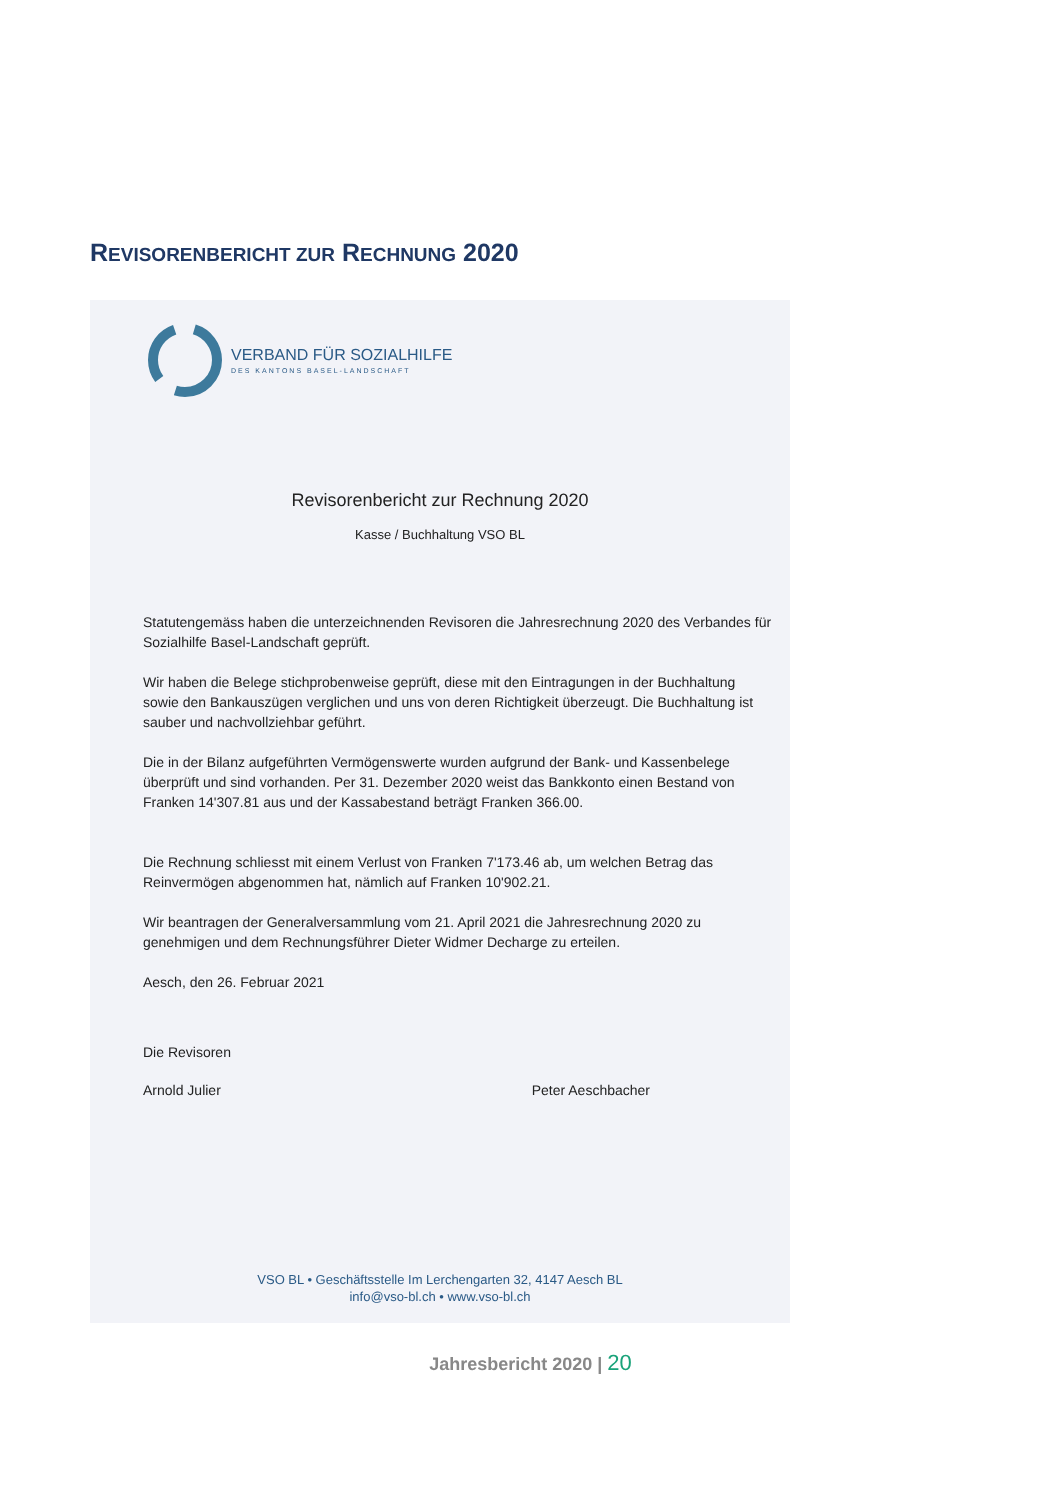REVISORENBERICHT ZUR RECHNUNG 2020
VERBAND FÜR SOZIALHILFE
DES KANTONS BASEL-LANDSCHAFT
Revisorenbericht zur Rechnung 2020
Kasse / Buchhaltung VSO BL
Statutengemäss haben die unterzeichnenden Revisoren die Jahresrechnung 2020 des Verbandes für Sozialhilfe Basel-Landschaft geprüft.
Wir haben die Belege stichprobenweise geprüft, diese mit den Eintragungen in der Buchhaltung sowie den Bankauszügen verglichen und uns von deren Richtigkeit überzeugt. Die Buchhaltung ist sauber und nachvollziehbar geführt.
Die in der Bilanz aufgeführten Vermögenswerte wurden aufgrund der Bank- und Kassenbelege überprüft und sind vorhanden. Per 31. Dezember 2020 weist das Bankkonto einen Bestand von Franken 14'307.81 aus und der Kassabestand beträgt Franken 366.00.
Die Rechnung schliesst mit einem Verlust von Franken 7'173.46 ab, um welchen Betrag das Reinvermögen abgenommen hat, nämlich auf Franken 10'902.21.
Wir beantragen der Generalversammlung vom 21. April 2021 die Jahresrechnung 2020 zu genehmigen und dem Rechnungsführer Dieter Widmer Decharge zu erteilen.
Aesch, den 26. Februar 2021
Die Revisoren
Arnold Julier Peter Aeschbacher
VSO BL • Geschäftsstelle Im Lerchengarten 32, 4147 Aesch BL
info@vso-bl.ch • www.vso-bl.ch
Jahresbericht 2020 | 20